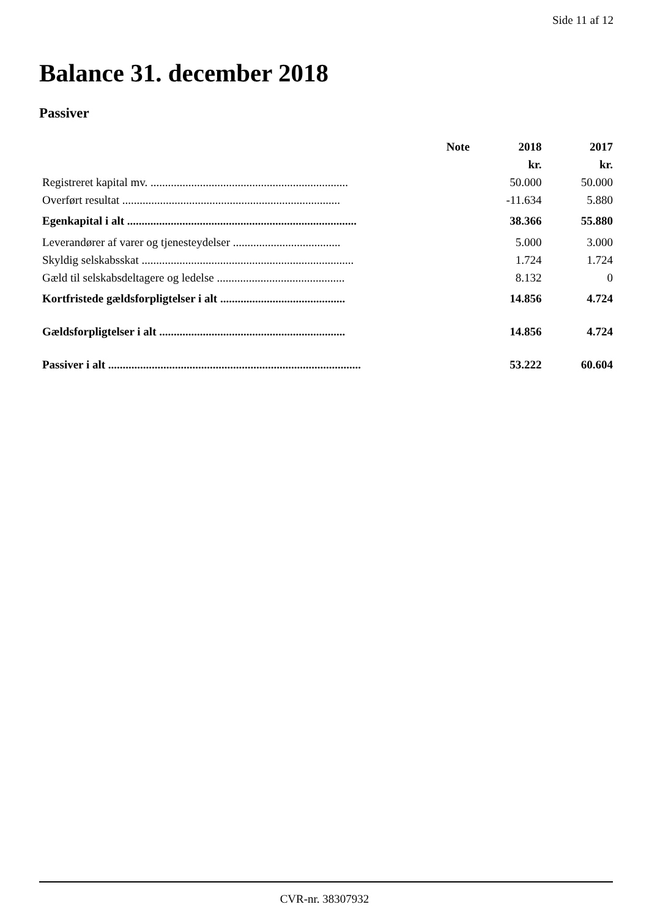Side 11 af 12
Balance 31. december 2018
Passiver
| | Note | 2018 | 2017 |
| --- | --- | --- | --- |
| | | kr. | kr. |
| Registreret kapital mv. .................................................................... | | 50.000 | 50.000 |
| Overført resultat ........................................................................... | | -11.634 | 5.880 |
| Egenkapital i alt ............................................................................... | | 38.366 | 55.880 |
| Leverandører af varer og tjenesteydelser ..................................... | | 5.000 | 3.000 |
| Skyldig selskabsskat ......................................................................... | | 1.724 | 1.724 |
| Gæld til selskabsdeltagere og ledelse ............................................ | | 8.132 | 0 |
| Kortfristede gældsforpligtelser i alt ........................................... | | 14.856 | 4.724 |
| Gældsforpligtelser i alt ................................................................ | | 14.856 | 4.724 |
| Passiver i alt ....................................................................................... | | 53.222 | 60.604 |
CVR-nr. 38307932